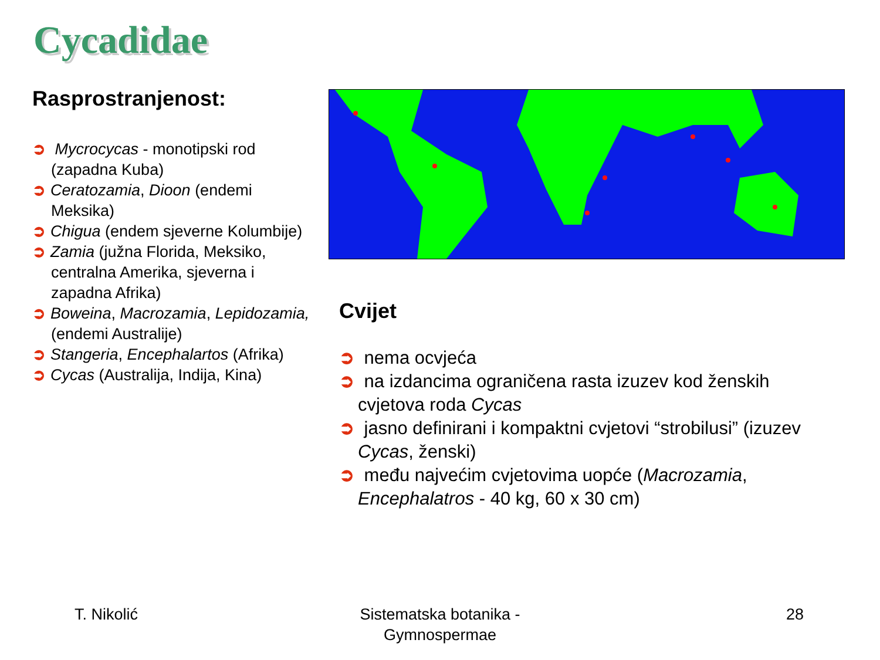Cycadidae
Rasprostranjenost:
➲ Mycrocycas - monotipski rod (zapadna Kuba)
➲ Ceratozamia, Dioon (endemi Meksika)
➲ Chigua (endem sjeverne Kolumbije)
➲ Zamia (južna Florida, Meksiko, centralna Amerika, sjeverna i zapadna Afrika)
➲ Boweina, Macrozamia, Lepidozamia, (endemi Australije)
➲ Stangeria, Encephalartos (Afrika)
➲ Cycas (Australija, Indija, Kina)
Cvijet
➲ nema ocvjeća
➲ na izdancima ograničena rasta izuzev kod ženskih cvjetova roda Cycas
➲ jasno definirani i kompaktni cvjetovi “strobilusi” (izuzev Cycas, ženski)
➲ među najvećim cvjetovima uopće (Macrozamia, Encephalatros - 40 kg, 60 x 30 cm)
T. Nikolić
Sistematska botanika - Gymnospermae
28